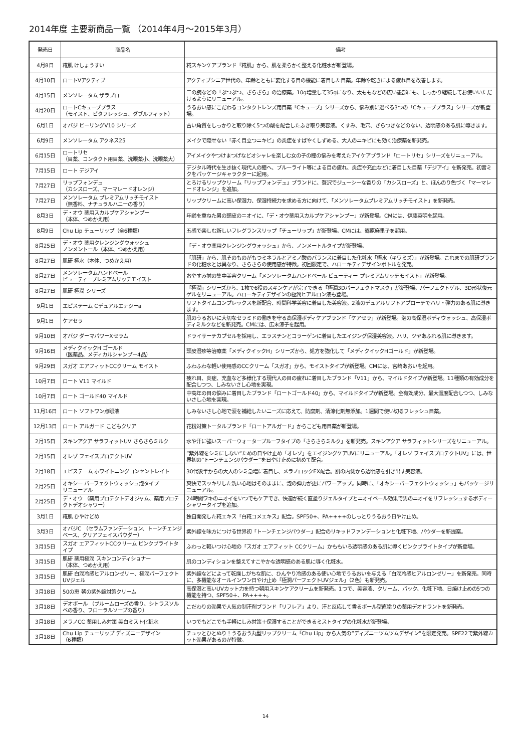2014年度 主要新商品一覧 （2014年4月～2015年3月）
| 発売日 | 商品名 | 備考 |
| --- | --- | --- |
| 4月8日 | 糀肌 けしょうすい | 糀スキンケアブランド「糀肌」から、肌を柔らかく整える化粧水が新登場。 |
| 4月10日 | ロートVアクティブ | アクティブシニア世代の、年齢とともに変化する目の機能に着目した目薬。年齢や乾きによる疲れ目を改善します。 |
| 4月15日 | メンソレータム ザラプロ | 二の腕などの「ぷつぷつ、ざらざら」の治療薬。10g増量して35gになり、太ももなどの広い患部にも、しっかり継続してお使いいただけるようにリニューアル。 |
| 4月20日 | ロートCキューブプラス （モイスト、ビタフレッシュ、ダブルフィット） | うるおい感にこだわるコンタクトレンズ用目薬「Cキューブ」シリーズから、悩み別に選べる3つの「Cキューブプラス」シリーズが新登場。 |
| 6月1日 | オバジ ピーリングV10 シリーズ | 古い角質をしっかりと取り除く5つの酸を配合したふき取り美容液。くすみ、毛穴、ざらつきなどのない、透明感のある肌に導きます。 |
| 6月9日 | メンソレータム アクネス25 | メイクで隠せない「赤く目立つニキビ」の炎症をすばやくしずめる、大人のニキビにも効く治療薬を新発売。 |
| 6月15日 | ロートリセ （目薬、コンタクト用目薬、洗眼薬小、洗眼薬大） | アイメイクやつけまつげなどオシャレを楽しむ女の子の瞳の悩みを考えたアイケアブランド「ロートリセ」シリーズをリニューアル。 |
| 7月15日 | ロート デジアイ | デジタル時代を生き抜く現代人の瞳へ、ブルーライト等による目の疲れ、炎症や充血などに着目した目薬「デジアイ」を新発売。初音ミクをパッケージキャラクターに起用。 |
| 7月27日 | リップフォンデュ （カシスローズ、マーマレードオレンジ） | とろけるリップクリーム「リップフォンデュ」ブランドに、贅沢でジューシーな香りの「カシスローズ」と、ほんのり色づく「マーマレードオレンジ」を追加。 |
| 7月27日 | メンソレータム プレミアムリッチモイスト （無香料、ナチュラルハニーの香り） | リップクリームに高い保湿力、保湿持続力を求める方に向けて、「メンソレータムプレミアムリッチモイスト」を新発売。 |
| 8月3日 | デ・オウ 薬用スカルプケアシャンプー （本体、つめかえ用） | 年齢を重ねた男の頭皮のニオイに、「デ・オウ薬用スカルプケアシャンプー」が新登場。CMには、伊藤英明を起用。 |
| 8月9日 | Chu Lip チューリップ（全6種類） | 五感で楽しむ新しいフレグランスリップ「チューリップ」が新登場。CMには、篠原麻里子を起用。 |
| 8月25日 | デ・オウ 薬用クレンジングウォッシュ ノンメントール（本体、つめかえ用） | 「デ・オウ薬用クレンジングウォッシュ」から、ノンメートルタイプが新登場。 |
| 8月27日 | 肌研 極水（本体、つめかえ用） | 「肌研」から、肌そのものがもつミネラルとアミノ酸のバランスに着目した化粧水「極水（キワミズ）」が新登場。これまでの肌研ブランドの化粧水とは異なり、さらさらの使用感が特徴。初回限定で、ハローキティデザインボトルを発売。 |
| 8月27日 | メンソレータムハンドベール ビューティープレミアムリッチモイスト | おやすみ前の集中美容クリーム「メンソレータムハンドベール ビューティー プレミアムリッチモイスト」が新登場。 |
| 8月27日 | 肌研 極潤 シリーズ | 「極潤」シリーズから、1枚で6役のスキンケアが完了できる「極潤3Dパーフェクトマスク」が新登場。パーフェクトゲル、3D形状復元ゲルをリニューアル。ハローキティデザインの極潤ヒアルロン液も登場。 |
| 9月1日 | エピステーム Cデュアルエナジーa | リフトタイムコンプレックスを新配合、時間科学美容に着目した美容液。2液のデュアルリフトアプローチでハリ・弾力のある肌に導きます。 |
| 9月1日 | ケアセラ | 肌のうるおいに大切なセラミドの働きを守る高保湿ボディケアブランド「ケアセラ」が新登場。泡の高保湿ボディウォッシュ、高保湿ボディミルクなどを新発売。CMには、広末涼子を起用。 |
| 9月10日 | オバジ ダーマパワーXセラム | ドライサーチカプセルを採用し、エラスチンとコラーゲンに着目したエイジング保湿美容液。ハリ、ツヤあふれる肌に導きます。 |
| 9月16日 | メディクイックH ゴールド （医薬品、メディカルシャンプー4品） | 頭皮湿疹等治療薬「メディクイックH」シリーズから、処方を強化して「メディクイックHゴールド」が新登場。 |
| 9月29日 | スガオ エアフィットCCクリーム モイスト | ふわふわな軽い使用感のCCクリーム「スガオ」から、モイストタイプが新登場。CMには、宮崎あおいを起用。 |
| 10月7日 | ロート V11 マイルド | 疲れ目、炎症、充血など多様化する現代人の目の疲れに着目したブランド「V11」から、マイルドタイプが新登場。11種類の有効成分を配合しつつ、しみないさし心地を実現。 |
| 10月7日 | ロート ゴールド40 マイルド | 中高年の目の悩みに着目したブランド「ロートゴールド40」から、マイルドタイプが新登場。全有効成分、最大濃度配合しつつ、しみないさし心地を実現。 |
| 11月16日 | ロート ソフトワン点眼液 | しみないさし心地で涙を補給したいニーズに応えて、防腐剤、清涼化剤無添加。1週間で使い切るフレッシュ目薬。 |
| 12月13日 | ロート アルガード こどもクリア | 花粉対策トータルブランド「ロートアルガード」からこども用目薬が新登場。 |
| 2月15日 | スキンアクア サラフィットUV さらさらミルク | 水や汗に強いスーパーウォータープルーフタイプの「さらさらミルク」を新発売。スキンアクア サラフィットシリーズをリニューアル。 |
| 2月15日 | オレゾ フェイスプロテクトUV | ”紫外線をシミにしない”ための日やけ止め「オレゾ」をエイジングケアUVにリニューアル。「オレゾ フェイスプロテクトUV」には、世界初の”トーンチェンジパウダー”を日やけ止めに初めて配合。 |
| 2月18日 | エピステーム ホワイトニングコンセントレイト | 30代後半からの大人のシミ急増に着目し、メラノロックEX配合。肌の内側から透明感を引き出す美容液。 |
| 2月25日 | オキシー パーフェクトウォッシュ泡タイプ リニューアル | 爽快でスッキリした洗い心地はそのままに、泡の弾力が更にパワーアップ。同時に、「オキシーパーフェクトウォッシュ」もパッケージリニューアル。 |
| 2月25日 | デ・オウ （薬用プロテクトデオジャム、薬用プロテクトデオシャワー） | 24時間ワキのニオイをいつでもケアでき、快適が続く直塗りジェルタイプとニオイベール効果で男のニオイをリフレッシュするボディーシャワータイプを追加。 |
| 3月1日 | 糀肌 ひやけどめ | 独自開発した糀エキス「白糀コメエキス」配合。SPF50+、PA++++のしっとりうるおう日やけ止め。 |
| 3月3日 | オバジC （セラムファンデーション、トーンチェンジベース、クリアフェイスパウダー） | 紫外線を味方につける世界初「トーンチェンジパウダー」配合のリキッドファンデーションと化粧下地、パウダーを新提案。 |
| 3月15日 | スガオ エアフィットCCクリーム ピンクブライトタイプ | ふわっと軽いつけ心地の「スガオ エアフィット CCクリーム」かももいろ透明感のある肌に導くピンクブライトタイプが新登場。 |
| 3月15日 | 肌研 薬用極潤 スキンコンディショナー （本体、つめかえ用） | 肌のコンディションを整えてすこやかな透明感のある肌に導く化粧水。 |
| 3月15日 | 肌研 白潤冷感ヒアルロンゼリー、極潤パーフェクトUVジェル | 紫外線などによって乾燥しがちな肌に、ひんやり冷感のある使い心地でうるおいを与える「白潤冷感ヒアルロンゼリー」を新発売。同時に、多機能なオールインワン日やけ止め「極潤パーフェクトUVジェル」（2色）も新発売。 |
| 3月18日 | 50の恵 朝の紫外線対策クリーム | 高保湿と高いUVカット力を持つ朝用スキンケアクリームを新発売。1つで、美容液、クリーム、パック、化粧下地、日焼け止めの5つの機能を持つ、SPF50＋、PA++++。 |
| 3月18日 | デオボール （ブルームローズの香り、シトラスソルベの香り、フローラルソープの香り） | こだわりの効果で人気の制汗剤ブランド「リフレア」より、汗と反応して香るボール型直塗りの薬用デオドラントを新発売。 |
| 3月18日 | メラノCC 薬用しみ対策 美白ミスト化粧水 | いつでもどこでも手軽にしみ対策＋保湿することができるミストタイプの化粧水が新登場。 |
| 3月18日 | Chu Lip チューリップ ディズニーデザイン （6種類） | チュッとひとぬり！うるおう丸型リップクリーム「Chu Lip」から人気の”ディズニーツムツムデザイン”を限定発売。SPF22で紫外線カット効果があるのが特徴。 |
14